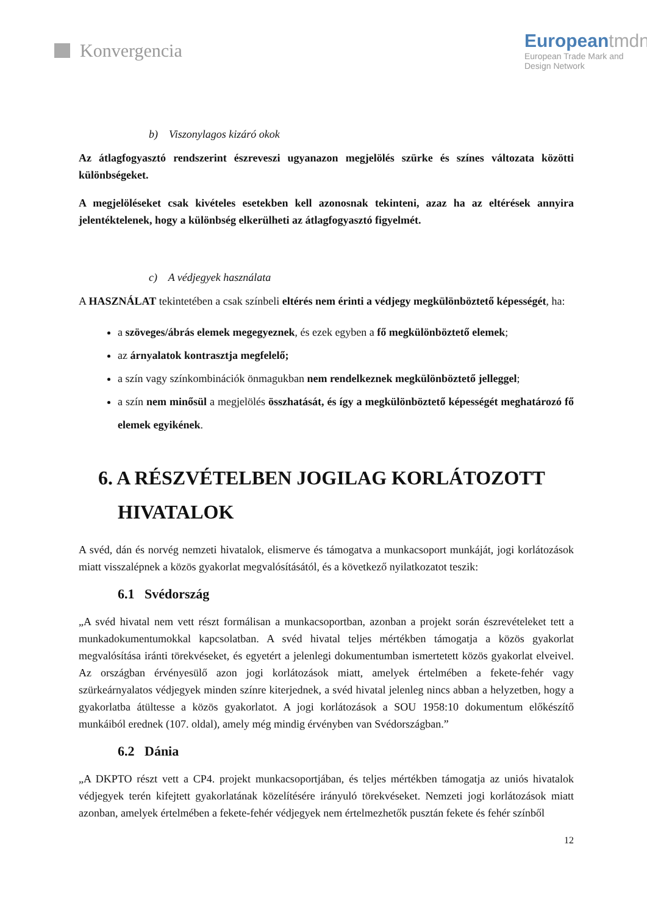Konvergencia
European tmdn
European Trade Mark and
Design Network
b) Viszonylagos kizáró okok
Az átlagfogyasztó rendszerint észreveszi ugyanazon megjelölés szürke és színes változata közötti különbségeket.
A megjelöléseket csak kivételes esetekben kell azonosnak tekinteni, azaz ha az eltérések annyira jelentéktelenek, hogy a különbség elkerülheti az átlagfogyasztó figyelmét.
c) A védjegyek használata
A HASZNÁLAT tekintetében a csak színbeli eltérés nem érinti a védjegy megkülönböztető képességét, ha:
a szöveges/ábrás elemek megegyeznek, és ezek egyben a fő megkülönböztető elemek;
az árnyalatok kontrasztja megfelelő;
a szín vagy színkombinációk önmagukban nem rendelkeznek megkülönböztető jelleggel;
a szín nem minősül a megjelölés összhatását, és így a megkülönböztető képességét meghatározó fő elemek egyikének.
6. A RÉSZVÉTELBEN JOGILAG KORLÁTOZOTT HIVATALOK
A svéd, dán és norvég nemzeti hivatalok, elismerve és támogatva a munkacsoport munkáját, jogi korlátozások miatt visszalépnek a közös gyakorlat megvalósításától, és a következő nyilatkozatot teszik:
6.1 Svédország
„A svéd hivatal nem vett részt formálisan a munkacsoportban, azonban a projekt során észrevételeket tett a munkadokumentumokkal kapcsolatban. A svéd hivatal teljes mértékben támogatja a közös gyakorlat megvalósítása iránti törekvéseket, és egyetért a jelenlegi dokumentumban ismertetett közös gyakorlat elveivel. Az országban érvényesülő azon jogi korlátozások miatt, amelyek értelmében a fekete-fehér vagy szürkeárnyalatos védjegyek minden színre kiterjednek, a svéd hivatal jelenleg nincs abban a helyzetben, hogy a gyakorlatba átültesse a közös gyakorlatot. A jogi korlátozások a SOU 1958:10 dokumentum előkészítő munkáiból erednek (107. oldal), amely még mindig érvényben van Svédországban.”
6.2 Dánia
„A DKPTO részt vett a CP4. projekt munkacsoportjában, és teljes mértékben támogatja az uniós hivatalok védjegyek terén kifejtett gyakorlatának közelítésére irányuló törekvéseket. Nemzeti jogi korlátozások miatt azonban, amelyek értelmében a fekete-fehér védjegyek nem értelmezhetők pusztán fekete és fehér színből
12